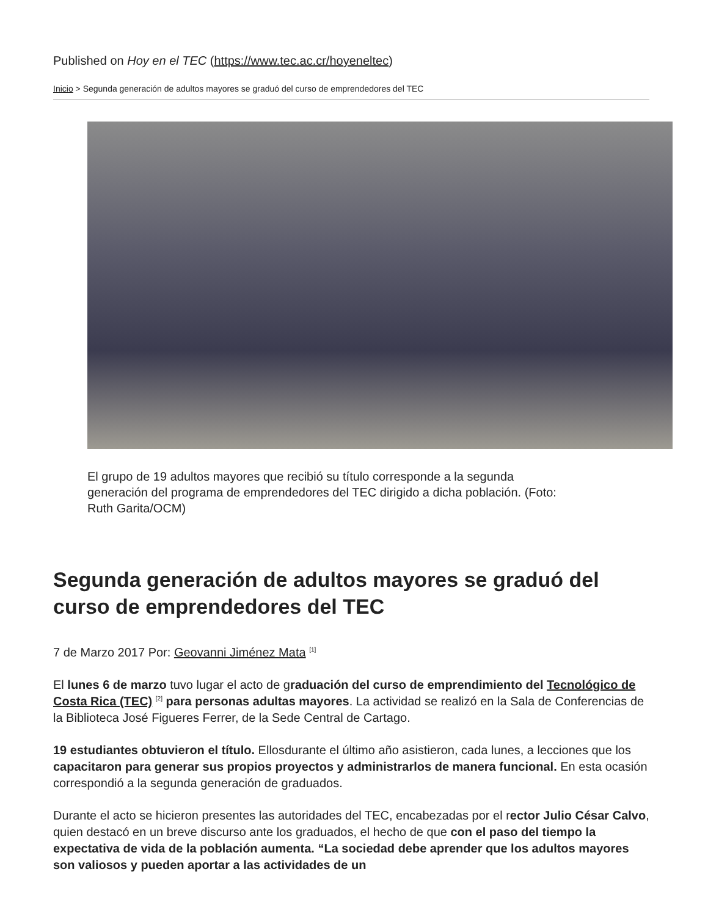Published on Hoy en el TEC (https://www.tec.ac.cr/hoyeneltec)
Inicio > Segunda generación de adultos mayores se graduó del curso de emprendedores del TEC
El grupo de 19 adultos mayores que recibió su título corresponde a la segunda generación del programa de emprendedores del TEC dirigido a dicha población. (Foto: Ruth Garita/OCM)
Segunda generación de adultos mayores se graduó del curso de emprendedores del TEC
7 de Marzo 2017 Por: Geovanni Jiménez Mata <sup>[1]</sup>
El lunes 6 de marzo tuvo lugar el acto de graduación del curso de emprendimiento del Tecnológico de Costa Rica (TEC) <sup>[2]</sup> para personas adultas mayores. La actividad se realizó en la Sala de Conferencias de la Biblioteca José Figueres Ferrer, de la Sede Central de Cartago.
19 estudiantes obtuvieron el título. Ellosdurante el último año asistieron, cada lunes, a lecciones que los capacitaron para generar sus propios proyectos y administrarlos de manera funcional. En esta ocasión correspondió a la segunda generación de graduados.
Durante el acto se hicieron presentes las autoridades del TEC, encabezadas por el rector Julio César Calvo, quien destacó en un breve discurso ante los graduados, el hecho de que con el paso del tiempo la expectativa de vida de la población aumenta. “La sociedad debe aprender que los adultos mayores son valiosos y pueden aportar a las actividades de un